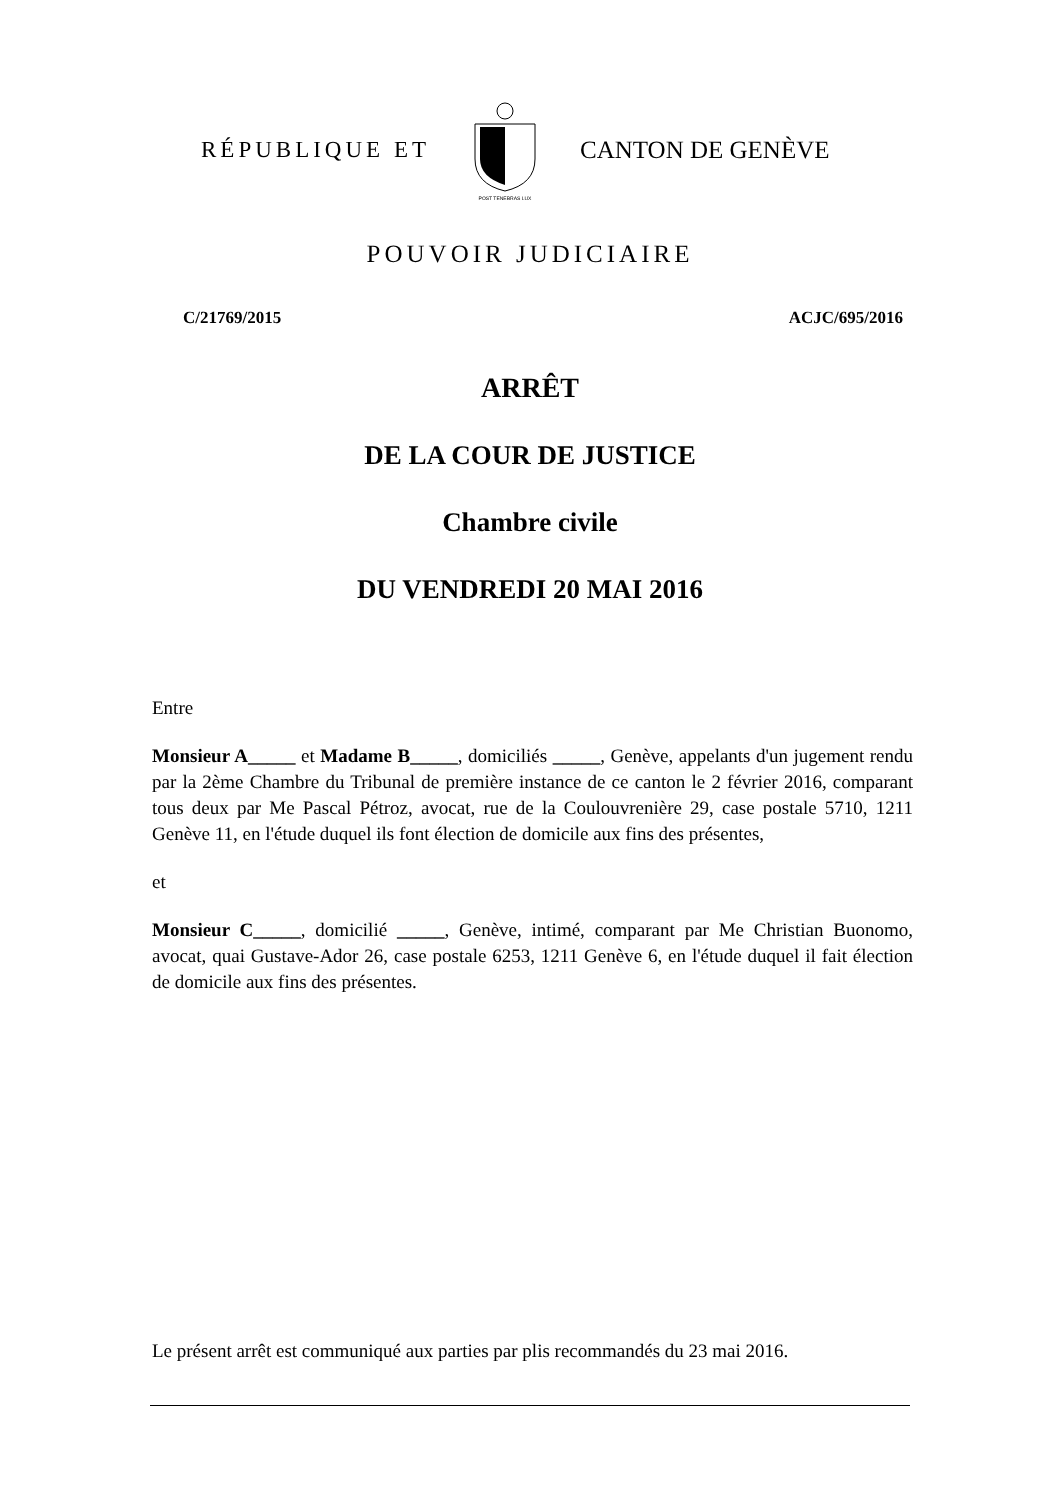RÉPUBLIQUE ET
POST TENEBRAS LUX
CANTON DE GENÈVE
POUVOIR JUDICIAIRE
C/21769/2015 ACJC/695/2016
ARRÊT
DE LA COUR DE JUSTICE
Chambre civile
DU VENDREDI 20 MAI 2016
Entre
Monsieur A_____ et Madame B_____, domiciliés _____, Genève, appelants d'un jugement rendu par la 2ème Chambre du Tribunal de première instance de ce canton le 2 février 2016, comparant tous deux par Me Pascal Pétroz, avocat, rue de la Coulouvrenière 29, case postale 5710, 1211 Genève 11, en l'étude duquel ils font élection de domicile aux fins des présentes,
et
Monsieur C_____, domicilié _____, Genève, intimé, comparant par Me Christian Buonomo, avocat, quai Gustave-Ador 26, case postale 6253, 1211 Genève 6, en l'étude duquel il fait élection de domicile aux fins des présentes.
Le présent arrêt est communiqué aux parties par plis recommandés du 23 mai 2016.